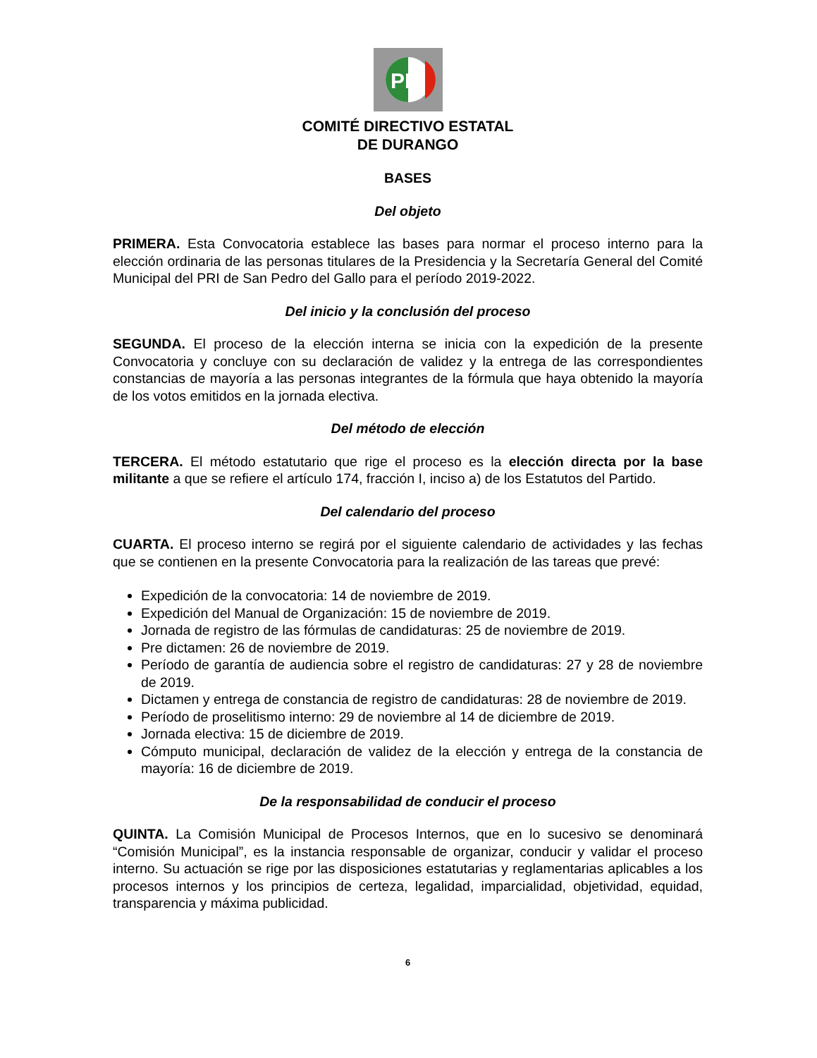PRI
COMITÉ DIRECTIVO ESTATAL
DE DURANGO
BASES
Del objeto
PRIMERA. Esta Convocatoria establece las bases para normar el proceso interno para la elección ordinaria de las personas titulares de la Presidencia y la Secretaría General del Comité Municipal del PRI de San Pedro del Gallo para el período 2019-2022.
Del inicio y la conclusión del proceso
SEGUNDA. El proceso de la elección interna se inicia con la expedición de la presente Convocatoria y concluye con su declaración de validez y la entrega de las correspondientes constancias de mayoría a las personas integrantes de la fórmula que haya obtenido la mayoría de los votos emitidos en la jornada electiva.
Del método de elección
TERCERA. El método estatutario que rige el proceso es la elección directa por la base militante a que se refiere el artículo 174, fracción I, inciso a) de los Estatutos del Partido.
Del calendario del proceso
CUARTA. El proceso interno se regirá por el siguiente calendario de actividades y las fechas que se contienen en la presente Convocatoria para la realización de las tareas que prevé:
Expedición de la convocatoria: 14 de noviembre de 2019.
Expedición del Manual de Organización: 15 de noviembre de 2019.
Jornada de registro de las fórmulas de candidaturas: 25 de noviembre de 2019.
Pre dictamen: 26 de noviembre de 2019.
Período de garantía de audiencia sobre el registro de candidaturas: 27 y 28 de noviembre de 2019.
Dictamen y entrega de constancia de registro de candidaturas: 28 de noviembre de 2019.
Período de proselitismo interno: 29 de noviembre al 14 de diciembre de 2019.
Jornada electiva: 15 de diciembre de 2019.
Cómputo municipal, declaración de validez de la elección y entrega de la constancia de mayoría: 16 de diciembre de 2019.
De la responsabilidad de conducir el proceso
QUINTA. La Comisión Municipal de Procesos Internos, que en lo sucesivo se denominará “Comisión Municipal”, es la instancia responsable de organizar, conducir y validar el proceso interno. Su actuación se rige por las disposiciones estatutarias y reglamentarias aplicables a los procesos internos y los principios de certeza, legalidad, imparcialidad, objetividad, equidad, transparencia y máxima publicidad.
6